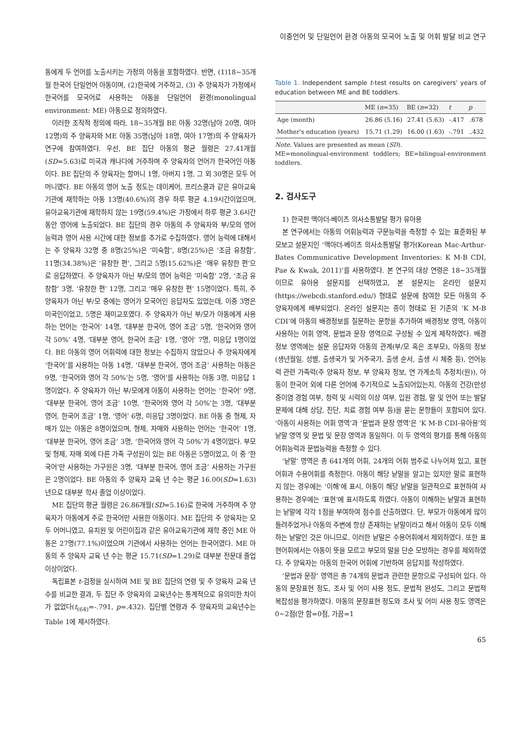이중언어 및 단일언어 환경 아동의 모국어 노출 및 어휘 발달 비교 연구
동에게 두 언어를 노출시키는 가정의 아동을 포함하였다. 반면, (1)18~35개월 한국어 단일언어 아동이며, (2)한국에 거주하고, (3) 주 양육자가 가정에서 한국어를 모국어로 사용하는 아동을 단일언어 환경(monolingual environment: ME) 아동으로 정의하였다.
이러한 조작적 정의에 따라, 18~35개월 BE 아동 32명(남아 20명, 여아 12명)의 주 양육자와 ME 아동 35명(남아 18명, 여아 17명)의 주 양육자가 연구에 참여하였다. 우선, BE 집단 아동의 평균 월령은 27.41개월(SD=5.63)로 미국과 캐나다에 거주하며 주 양육자의 언어가 한국어인 아동이다. BE 집단의 주 양육자는 할머니 1명, 아버지 1명, 그 외 30명은 모두 어머니였다. BE 아동의 영어 노출 정도는 데이케어, 프리스쿨과 같은 유아교육기관에 재학하는 아동 13명(40.6%)의 경우 하루 평균 4.19시간이었으며, 유아교육기관에 재학하지 않는 19명(59.4%)은 가정에서 하루 평균 3.6시간 동안 영어에 노출되었다. BE 집단의 경우 아동의 주 양육자와 부/모의 영어 능력과 영어 사용 시간에 대한 정보를 추가로 수집하였다. 영어 능력에 대해서는 주 양육자 32명 중 8명(25%)은 ‘미숙함’, 8명(25%)은 ‘조금 유창함’, 11명(34.38%)은 ‘유창한 편’, 그리고 5명(15.62%)은 ‘매우 유창한 편’으로 응답하였다. 주 양육자가 아닌 부/모의 영어 능력은 ‘미숙함’ 2명, ‘조금 유창함’ 3명, ‘유창한 편’ 12명, 그리고 ‘매우 유창한 편’ 15명이었다. 특히, 주 양육자가 아닌 부/모 중에는 영어가 모국어인 응답자도 있었는데, 이중 3명은 미국인이었고, 5명은 재미교포였다. 주 양육자가 아닌 부/모가 아동에게 사용하는 언어는 ‘한국어’ 14명, ‘대부분 한국어, 영어 조금’ 5명, ‘한국어와 영어 각 50%’ 4명, ‘대부분 영어, 한국어 조금’ 1명, ‘영어’ 7명, 미응답 1명이었다. BE 아동의 영어 어휘력에 대한 정보는 수집하지 않았으나 주 양육자에게 ‘한국어’를 사용하는 아동 14명, ‘대부분 한국어, 영어 조금’ 사용하는 아동은 9명, ‘한국어와 영어 각 50%’는 5명, ‘영어’를 사용하는 아동 3명, 미응답 1명이었다. 주 양육자가 아닌 부/모에게 아동이 사용하는 언어는 ‘한국어’ 9명, ‘대부분 한국어, 영어 조금’ 10명, ‘한국어와 영어 각 50%’는 3명, ‘대부분 영어, 한국어 조금’ 1명, ‘영어’ 6명, 미응답 3명이었다. BE 아동 중 형제, 자매가 있는 아동은 8명이었으며, 형제, 자매와 사용하는 언어는 ‘한국어’ 1명, ‘대부분 한국어, 영어 조금’ 3명, ‘한국어와 영어 각 50%’가 4명이었다. 부모 및 형제, 자매 외에 다른 가족 구성원이 있는 BE 아동은 5명이었고, 이 중 ‘한국어’만 사용하는 가구원은 3명, ‘대부분 한국어, 영어 조금’ 사용하는 가구원은 2명이었다. BE 아동의 주 양육자 교육 년 수는 평균 16.00(SD=1.63)년으로 대부분 학사 졸업 이상이었다.
ME 집단의 평균 월령은 26.86개월(SD=5.16)로 한국에 거주하며 주 양육자가 아동에게 주로 한국어만 사용한 아동이다. ME 집단의 주 양육자는 모두 어머니였고, 유치원 및 어린이집과 같은 유아교육기관에 재학 중인 ME 아동은 27명(77.1%)이었으며 기관에서 사용하는 언어는 한국어였다. ME 아동의 주 양육자 교육 년 수는 평균 15.71(SD=1.29)로 대부분 전문대 졸업 이상이었다.
독립표본 t-검정을 실시하여 ME 및 BE 집단의 연령 및 주 양육자 교육 년 수를 비교한 결과, 두 집단 주 양육자의 교육년수는 통계적으로 유의미한 차이가 없었다(t<sub>(64)</sub>=-.791, p=.432). 집단별 연령과 주 양육자의 교육년수는 Table 1에 제시하였다.
Table 1. Independent sample t-test results on caregivers' years of education between ME and BE toddlers.
| | ME ( n =35) | BE ( n =32) | t | p |
| --- | --- | --- | --- | --- |
| Age (month) | 26.86 (5.16) | 27.41 (5.63) | -.417 | .678 |
| Mother's education (years) | 15.71 (1.29) | 16.00 (1.63) | -.791 | ..432 |
Note. Values are presented as mean (SD).
ME=monolingual-environment toddlers; BE=bilingual-environment toddlers.
2. 검사도구
1) 한국판 맥아더-베이츠 의사소통발달 평가 유아용
본 연구에서는 아동의 어휘능력과 구문능력을 측정할 수 있는 표준화된 부모보고 설문지인 ‘맥아더-베이츠 의사소통발달 평가(Korean Mac-Arthur-Bates Communicative Development Inventories: K M-B CDI, Pae & Kwak, 2011)’를 사용하였다. 본 연구의 대상 연령은 18~35개월이므로 유아용 설문지를 선택하였고, 본 설문지는 온라인 설문지(https://webcdi.stanford.edu/) 형태로 설문에 참여한 모든 아동의 주 양육자에게 배부되었다. 온라인 설문지는 종이 형태로 된 기존의 ‘K M-B CDI’에 아동의 배경정보를 질문하는 문항을 추가하여 배경정보 영역, 아동이 사용하는 어휘 영역, 문법과 문장 영역으로 구성될 수 있게 제작하였다. 배경정보 영역에는 설문 응답자와 아동의 관계(부/모 혹은 조부모), 아동의 정보(생년월일, 성별, 출생국가 및 거주국가, 출생 순서, 출생 시 체중 등), 언어능력 관련 가족력(주 양육자 정보, 부 양육자 정보, 연 가계소득 추정치(원)), 아동이 한국어 외에 다른 언어에 주기적으로 노출되어있는지, 아동의 건강(만성 중이염 경험 여부, 청력 및 시력의 이상 여부, 입원 경험, 말 및 언어 또는 발달 문제에 대해 상담, 진단, 치료 경험 여부 등)을 묻는 문항들이 포함되어 있다. ‘아동이 사용하는 어휘 영역’과 ‘문법과 문장 영역’은 ‘K M-B CDI-유아용’의 낱말 영역 및 문법 및 문장 영역과 동일하다. 이 두 영역의 평가를 통해 아동의 어휘능력과 문법능력을 측정할 수 있다.
‘낱말’ 영역은 총 641개의 어휘, 24개의 어휘 범주로 나누어져 있고, 표현어휘과 수용어휘를 측정한다. 아동이 해당 낱말을 알고는 있지만 말로 표현하지 않는 경우에는 ‘이해’에 표시, 아동이 해당 낱말을 일관적으로 표현하여 사용하는 경우에는 ‘표현’에 표시하도록 하였다. 아동이 이해하는 낱말과 표현하는 낱말에 각각 1점을 부여하여 점수를 산출하였다. 단, 부모가 아동에게 많이 들려주었거나 아동의 주변에 항상 존재하는 낱말이라고 해서 아동이 모두 이해하는 낱말인 것은 아니므로, 이러한 낱말은 수용어휘에서 제외하였다. 또한 표현어휘에서는 아동이 뜻을 모르고 부모의 말을 단순 모방하는 경우를 제외하였다. 주 양육자는 아동의 한국어 어휘에 기반하여 응답지를 작성하였다.
‘문법과 문장’ 영역은 총 74개의 문법과 관련한 문항으로 구성되어 있다. 아동의 문장표현 정도, 조사 및 어미 사용 정도, 문법적 완성도, 그리고 문법적 복잡성을 평가하였다. 아동의 문장표현 정도와 조사 및 어미 사용 정도 영역은 0~2점(안 함=0점, 가끔=1
65